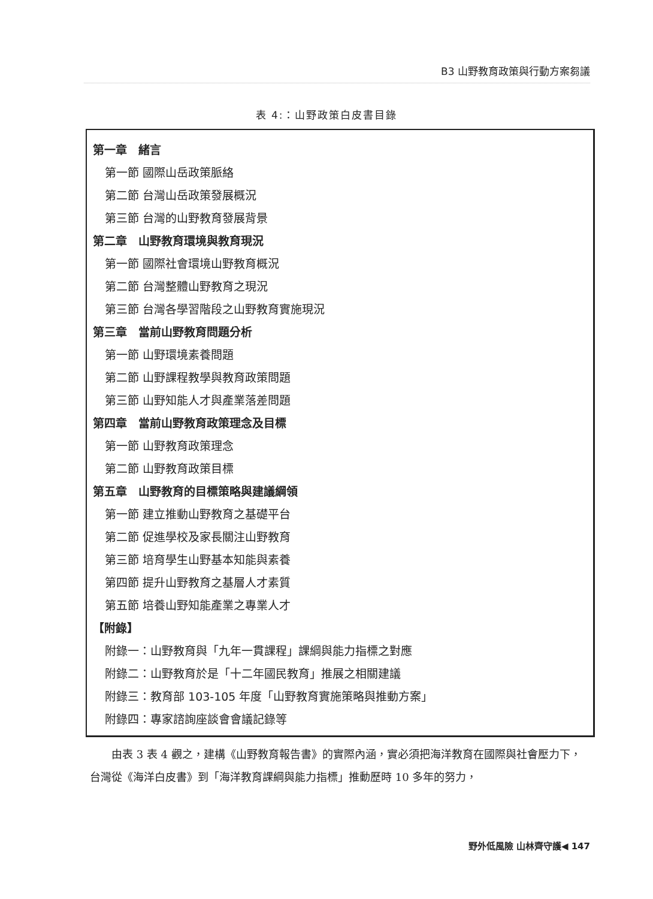B3 山野教育政策與行動方案芻議
表 4:：山野政策白皮書目錄
第一章　緒言
第一節 國際山岳政策脈絡
第二節 台灣山岳政策發展概況
第三節 台灣的山野教育發展背景
第二章　山野教育環境與教育現況
第一節 國際社會環境山野教育概況
第二節 台灣整體山野教育之現況
第三節 台灣各學習階段之山野教育實施現況
第三章　當前山野教育問題分析
第一節 山野環境素養問題
第二節 山野課程教學與教育政策問題
第三節 山野知能人才與產業落差問題
第四章　當前山野教育政策理念及目標
第一節 山野教育政策理念
第二節 山野教育政策目標
第五章　山野教育的目標策略與建議綱領
第一節 建立推動山野教育之基礎平台
第二節 促進學校及家長關注山野教育
第三節 培育學生山野基本知能與素養
第四節 提升山野教育之基層人才素質
第五節 培養山野知能產業之專業人才
【附錄】
附錄一：山野教育與「九年一貫課程」課綱與能力指標之對應
附錄二：山野教育於是「十二年國民教育」推展之相關建議
附錄三：教育部 103-105 年度「山野教育實施策略與推動方案」
附錄四：專家諮詢座談會會議記錄等
　　由表 3 表 4 觀之，建構《山野教育報告書》的實際內涵，實必須把海洋教育在國際與社會壓力下，台灣從《海洋白皮書》到「海洋教育課綱與能力指標」推動歷時 10 多年的努力，
野外低風險 山林齊守護◀ 147